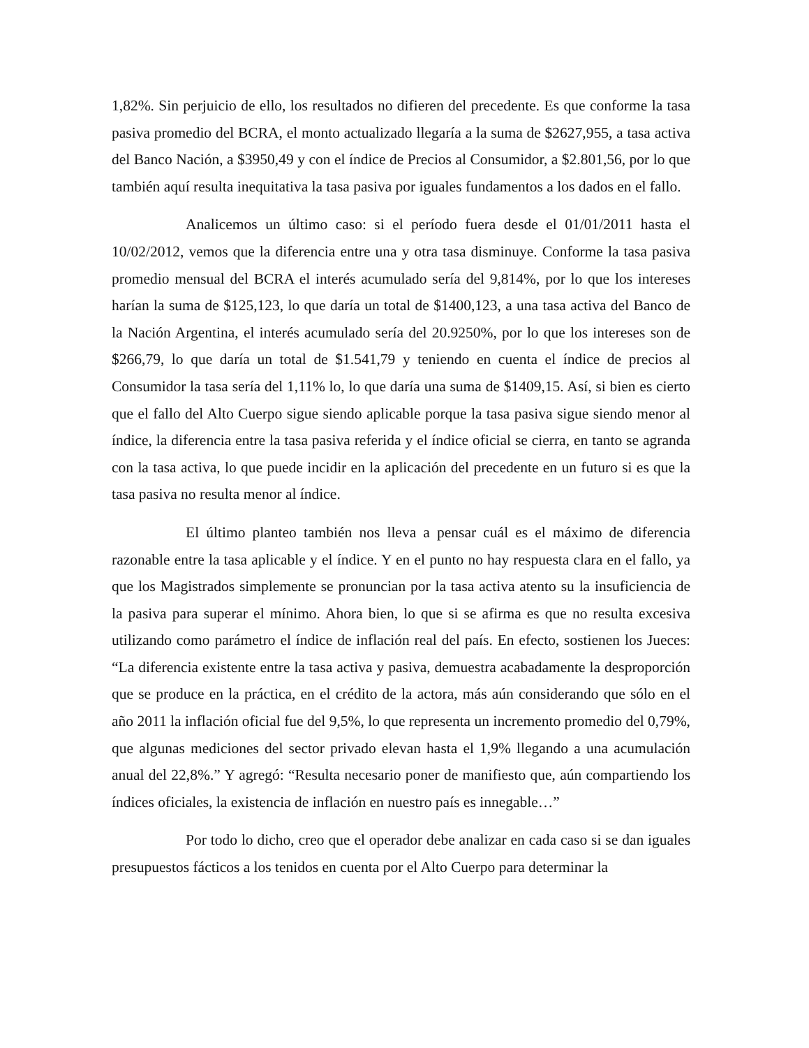1,82%. Sin perjuicio de ello, los resultados no difieren del precedente. Es que conforme la tasa pasiva promedio del BCRA, el monto actualizado llegaría a la suma de $2627,955, a tasa activa del Banco Nación, a $3950,49 y con el índice de Precios al Consumidor, a $2.801,56, por lo que también aquí resulta inequitativa la tasa pasiva por iguales fundamentos a los dados en el fallo.
Analicemos un último caso: si el período fuera desde el 01/01/2011 hasta el 10/02/2012, vemos que la diferencia entre una y otra tasa disminuye. Conforme la tasa pasiva promedio mensual del BCRA el interés acumulado sería del 9,814%, por lo que los intereses harían la suma de $125,123, lo que daría un total de $1400,123, a una tasa activa del Banco de la Nación Argentina, el interés acumulado sería del 20.9250%, por lo que los intereses son de $266,79, lo que daría un total de $1.541,79 y teniendo en cuenta el índice de precios al Consumidor la tasa sería del 1,11% lo, lo que daría una suma de $1409,15. Así, si bien es cierto que el fallo del Alto Cuerpo sigue siendo aplicable porque la tasa pasiva sigue siendo menor al índice, la diferencia entre la tasa pasiva referida y el índice oficial se cierra, en tanto se agranda con la tasa activa, lo que puede incidir en la aplicación del precedente en un futuro si es que la tasa pasiva no resulta menor al índice.
El último planteo también nos lleva a pensar cuál es el máximo de diferencia razonable entre la tasa aplicable y el índice. Y en el punto no hay respuesta clara en el fallo, ya que los Magistrados simplemente se pronuncian por la tasa activa atento su la insuficiencia de la pasiva para superar el mínimo. Ahora bien, lo que si se afirma es que no resulta excesiva utilizando como parámetro el índice de inflación real del país. En efecto, sostienen los Jueces: “La diferencia existente entre la tasa activa y pasiva, demuestra acabadamente la desproporción que se produce en la práctica, en el crédito de la actora, más aún considerando que sólo en el año 2011 la inflación oficial fue del 9,5%, lo que representa un incremento promedio del 0,79%, que algunas mediciones del sector privado elevan hasta el 1,9% llegando a una acumulación anual del 22,8%.” Y agregó: “Resulta necesario poner de manifiesto que, aún compartiendo los índices oficiales, la existencia de inflación en nuestro país es innegable…”
Por todo lo dicho, creo que el operador debe analizar en cada caso si se dan iguales presupuestos fácticos a los tenidos en cuenta por el Alto Cuerpo para determinar la